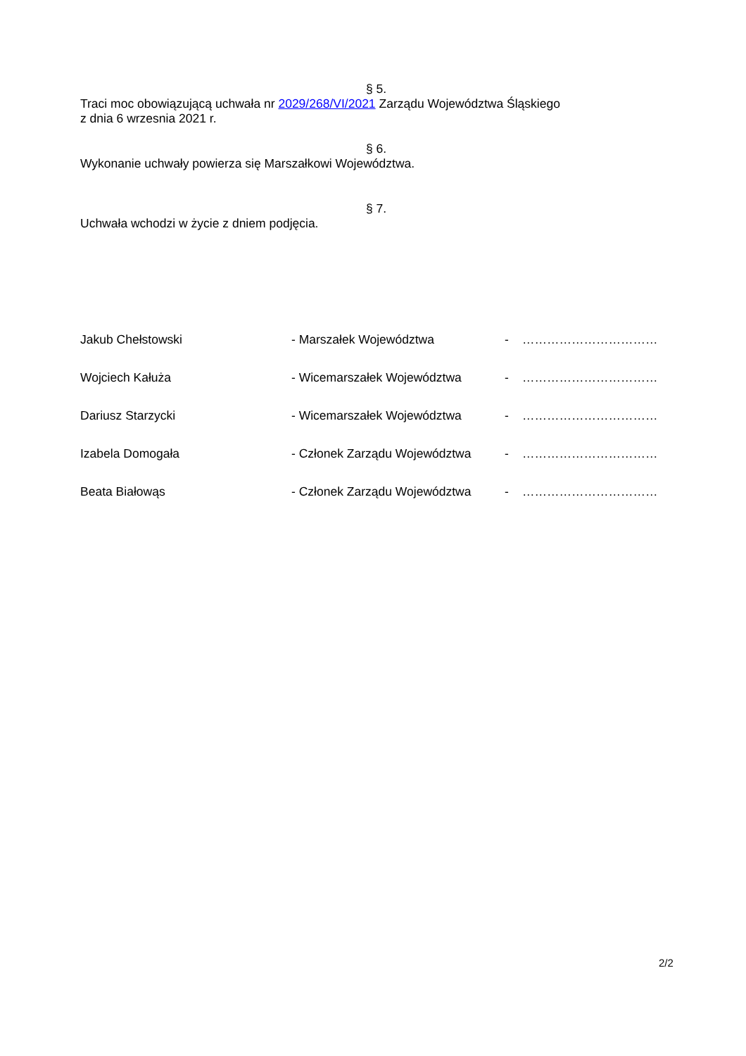§ 5.
Traci moc obowiązującą uchwała nr 2029/268/VI/2021 Zarządu Województwa Śląskiego
z dnia 6 wrzesnia 2021 r.
§ 6.
Wykonanie uchwały powierza się Marszałkowi Województwa.
§ 7.
Uchwała wchodzi w życie z dniem podjęcia.
| Jakub Chełstowski | - Marszałek Województwa | - | …………………………… |
| Wojciech Kałuża | - Wicemarszałek Województwa | - | …………………………… |
| Dariusz Starzycki | - Wicemarszałek Województwa | - | …………………………… |
| Izabela Domogała | - Członek Zarządu Województwa | - | …………………………… |
| Beata Białowąs | - Członek Zarządu Województwa | - | …………………………… |
2/2